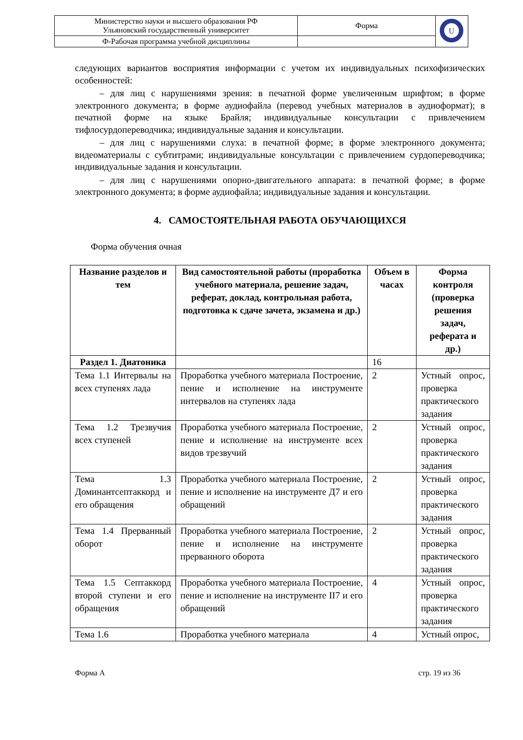| Министерство науки и высшего образования РФ Ульяновский государственный университет | Форма | U |
| Ф-Рабочая программа учебной дисциплины | | |
следующих вариантов восприятия информации с учетом их индивидуальных психофизических особенностей:
– для лиц с нарушениями зрения: в печатной форме увеличенным шрифтом; в форме электронного документа; в форме аудиофайла (перевод учебных материалов в аудиоформат); в печатной форме на языке Брайля; индивидуальные консультации с привлечением тифлосурдопереводчика; индивидуальные задания и консультации.
– для лиц с нарушениями слуха: в печатной форме; в форме электронного документа; видеоматериалы с субтитрами; индивидуальные консультации с привлечением сурдопереводчика; индивидуальные задания и консультации.
– для лиц с нарушениями опорно-двигательного аппарата: в печатной форме; в форме электронного документа; в форме аудиофайла; индивидуальные задания и консультации.
4. САМОСТОЯТЕЛЬНАЯ РАБОТА ОБУЧАЮЩИХСЯ
Форма обучения очная
| Название разделов и тем | Вид самостоятельной работы (проработка учебного материала, решение задач, реферат, доклад, контрольная работа, подготовка к сдаче зачета, экзамена и др.) | Объем в часах | Форма контроля (проверка решения задач, реферата и др.) |
| --- | --- | --- | --- |
| Раздел 1. Диатоника | | 16 | |
| Тема 1.1 Интервалы на всех ступенях лада | Проработка учебного материала Построение, пение и исполнение на инструменте интервалов на ступенях лада | 2 | Устный опрос, проверка практического задания |
| Тема 1.2 Трезвучия всех ступеней | Проработка учебного материала Построение, пение и исполнение на инструменте всех видов трезвучий | 2 | Устный опрос, проверка практического задания |
| Тема 1.3 Доминантсептаккорд и его обращения | Проработка учебного материала Построение, пение и исполнение на инструменте Д7 и его обращений | 2 | Устный опрос, проверка практического задания |
| Тема 1.4 Прерванный оборот | Проработка учебного материала Построение, пение и исполнение на инструменте прерванного оборота | 2 | Устный опрос, проверка практического задания |
| Тема 1.5 Септаккорд второй ступени и его обращения | Проработка учебного материала Построение, пение и исполнение на инструменте II7 и его обращений | 4 | Устный опрос, проверка практического задания |
| Тема 1.6 | Проработка учебного материала | 4 | Устный опрос, |
Форма А стр. 19 из 36